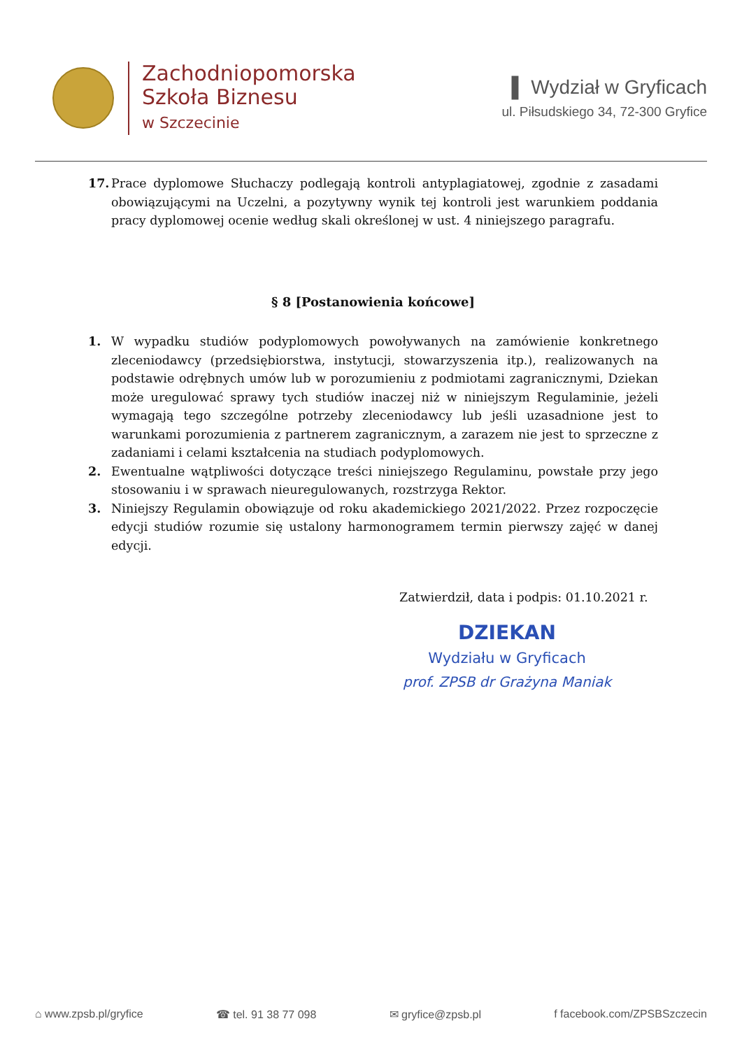Zachodniopomorska
Szkoła Biznesu
w Szczecinie
▌ Wydział w Gryficach
ul. Piłsudskiego 34, 72-300 Gryfice
17. Prace dyplomowe Słuchaczy podlegają kontroli antyplagiatowej, zgodnie z zasadami obowiązującymi na Uczelni, a pozytywny wynik tej kontroli jest warunkiem poddania pracy dyplomowej ocenie według skali określonej w ust. 4 niniejszego paragrafu.
§ 8 [Postanowienia końcowe]
1. W wypadku studiów podyplomowych powoływanych na zamówienie konkretnego zleceniodawcy (przedsiębiorstwa, instytucji, stowarzyszenia itp.), realizowanych na podstawie odrębnych umów lub w porozumieniu z podmiotami zagranicznymi, Dziekan może uregulować sprawy tych studiów inaczej niż w niniejszym Regulaminie, jeżeli wymagają tego szczególne potrzeby zleceniodawcy lub jeśli uzasadnione jest to warunkami porozumienia z partnerem zagranicznym, a zarazem nie jest to sprzeczne z zadaniami i celami kształcenia na studiach podyplomowych.
2. Ewentualne wątpliwości dotyczące treści niniejszego Regulaminu, powstałe przy jego stosowaniu i w sprawach nieuregulowanych, rozstrzyga Rektor.
3. Niniejszy Regulamin obowiązuje od roku akademickiego 2021/2022. Przez rozpoczęcie edycji studiów rozumie się ustalony harmonogramem termin pierwszy zajęć w danej edycji.
Zatwierdził, data i podpis: 01.10.2021 r.
DZIEKAN
Wydziału w Gryficach
prof. ZPSB dr Grażyna Maniak
⌂ www.zpsb.pl/gryfice ☎ tel. 91 38 77 098 ✉ gryfice@zpsb.pl f facebook.com/ZPSBSzczecin